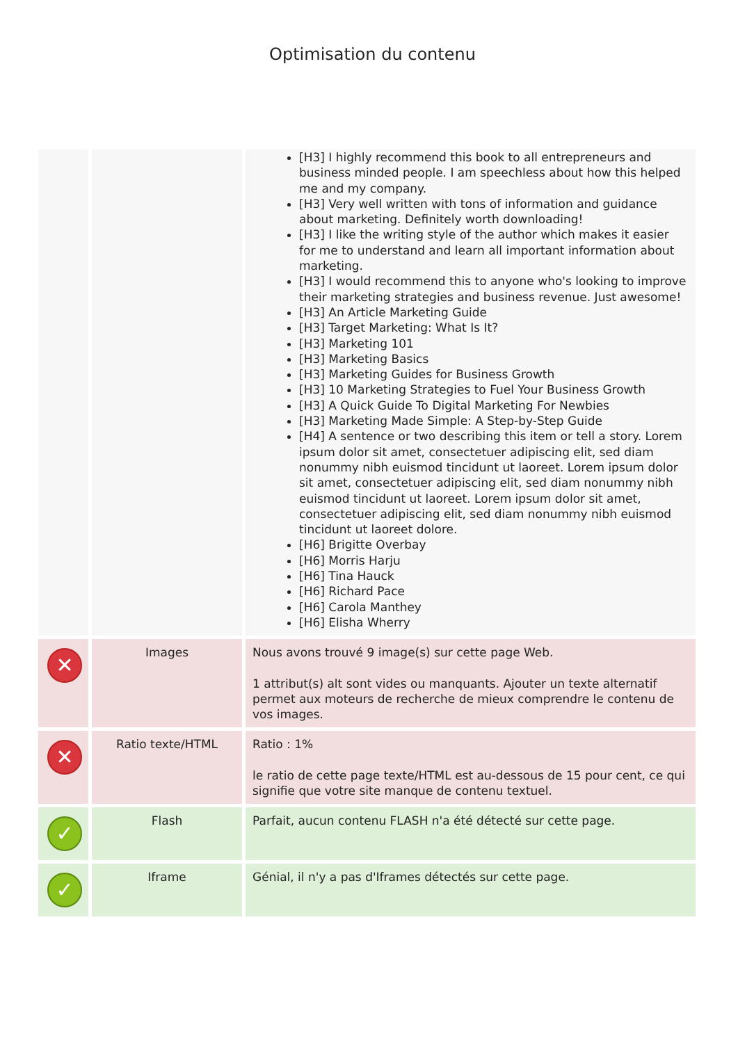Optimisation du contenu
| | | [H3] I highly recommend this book to all entrepreneurs and business minded people. I am speechless about how this helped me and my company. [H3] Very well written with tons of information and guidance about marketing. Definitely worth downloading! [H3] I like the writing style of the author which makes it easier for me to understand and learn all important information about marketing. [H3] I would recommend this to anyone who's looking to improve their marketing strategies and business revenue. Just awesome! [H3] An Article Marketing Guide [H3] Target Marketing: What Is It? [H3] Marketing 101 [H3] Marketing Basics [H3] Marketing Guides for Business Growth [H3] 10 Marketing Strategies to Fuel Your Business Growth [H3] A Quick Guide To Digital Marketing For Newbies [H3] Marketing Made Simple: A Step-by-Step Guide [H4] A sentence or two describing this item or tell a story. Lorem ipsum dolor sit amet, consectetuer adipiscing elit, sed diam nonummy nibh euismod tincidunt ut laoreet. Lorem ipsum dolor sit amet, consectetuer adipiscing elit, sed diam nonummy nibh euismod tincidunt ut laoreet. Lorem ipsum dolor sit amet, consectetuer adipiscing elit, sed diam nonummy nibh euismod tincidunt ut laoreet dolore. [H6] Brigitte Overbay [H6] Morris Harju [H6] Tina Hauck [H6] Richard Pace [H6] Carola Manthey [H6] Elisha Wherry |
| ✕ | Images | Nous avons trouvé 9 image(s) sur cette page Web. 1 attribut(s) alt sont vides ou manquants. Ajouter un texte alternatif permet aux moteurs de recherche de mieux comprendre le contenu de vos images. |
| ✕ | Ratio texte/HTML | Ratio : 1% le ratio de cette page texte/HTML est au-dessous de 15 pour cent, ce qui signifie que votre site manque de contenu textuel. |
| ✓ | Flash | Parfait, aucun contenu FLASH n'a été détecté sur cette page. |
| ✓ | Iframe | Génial, il n'y a pas d'Iframes détectés sur cette page. |